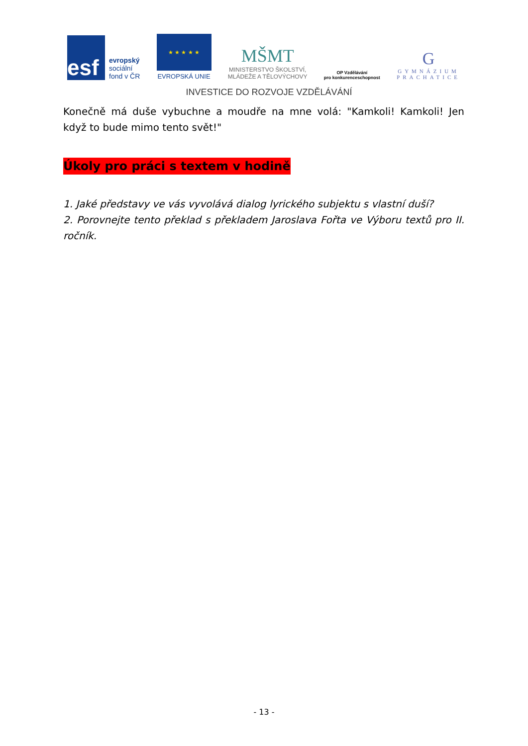esf
evropský
sociální
fond v ČR
★ ★ ★ ★ ★
EVROPSKÁ UNIE
MŠMT
MINISTERSTVO ŠKOLSTVÍ,
MLÁDEŽE A TĚLOVÝCHOVY
OP Vzdělávání
pro konkurenceschopnost
G
GYMNÁZIUM
PRACHATICE
INVESTICE DO ROZVOJE VZDĚLÁVÁNÍ
Konečně má duše vybuchne a moudře na mne volá: "Kamkoli! Kamkoli! Jen když to bude mimo tento svět!"
Úkoly pro práci s textem v hodině
1. Jaké představy ve vás vyvolává dialog lyrického subjektu s vlastní duší?
2. Porovnejte tento překlad s překladem Jaroslava Fořta ve Výboru textů pro II. ročník.
- 13 -